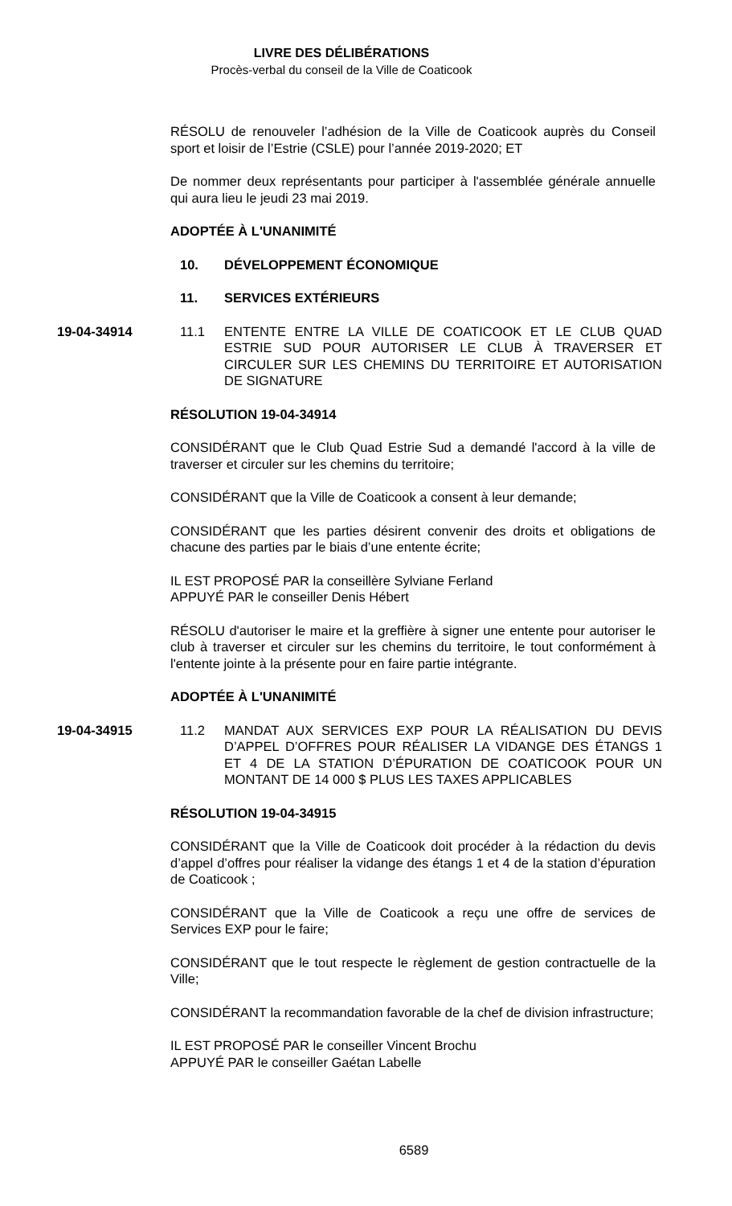LIVRE DES DÉLIBÉRATIONS
Procès-verbal du conseil de la Ville de Coaticook
RÉSOLU de renouveler l’adhésion de la Ville de Coaticook auprès du Conseil sport et loisir de l’Estrie (CSLE) pour l’année 2019-2020; ET
De nommer deux représentants pour participer à l'assemblée générale annuelle qui aura lieu le jeudi 23 mai 2019.
ADOPTÉE À L'UNANIMITÉ
10. DÉVELOPPEMENT ÉCONOMIQUE
11. SERVICES EXTÉRIEURS
19-04-34914 11.1 ENTENTE ENTRE LA VILLE DE COATICOOK ET LE CLUB QUAD ESTRIE SUD POUR AUTORISER LE CLUB À TRAVERSER ET CIRCULER SUR LES CHEMINS DU TERRITOIRE ET AUTORISATION DE SIGNATURE
RÉSOLUTION 19-04-34914
CONSIDÉRANT que le Club Quad Estrie Sud a demandé l'accord à la ville de traverser et circuler sur les chemins du territoire;
CONSIDÉRANT que la Ville de Coaticook a consent à leur demande;
CONSIDÉRANT que les parties désirent convenir des droits et obligations de chacune des parties par le biais d’une entente écrite;
IL EST PROPOSÉ PAR la conseillère Sylviane Ferland
APPUYÉ PAR le conseiller Denis Hébert
RÉSOLU d'autoriser le maire et la greffière à signer une entente pour autoriser le club à traverser et circuler sur les chemins du territoire, le tout conformément à l'entente jointe à la présente pour en faire partie intégrante.
ADOPTÉE À L'UNANIMITÉ
19-04-34915 11.2 MANDAT AUX SERVICES EXP POUR LA RÉALISATION DU DEVIS D’APPEL D’OFFRES POUR RÉALISER LA VIDANGE DES ÉTANGS 1 ET 4 DE LA STATION D’ÉPURATION DE COATICOOK POUR UN MONTANT DE 14 000 $ PLUS LES TAXES APPLICABLES
RÉSOLUTION 19-04-34915
CONSIDÉRANT que la Ville de Coaticook doit procéder à la rédaction du devis d’appel d’offres pour réaliser la vidange des étangs 1 et 4 de la station d’épuration de Coaticook ;
CONSIDÉRANT que la Ville de Coaticook a reçu une offre de services de Services EXP pour le faire;
CONSIDÉRANT que le tout respecte le règlement de gestion contractuelle de la Ville;
CONSIDÉRANT la recommandation favorable de la chef de division infrastructure;
IL EST PROPOSÉ PAR le conseiller Vincent Brochu
APPUYÉ PAR le conseiller Gaétan Labelle
6589